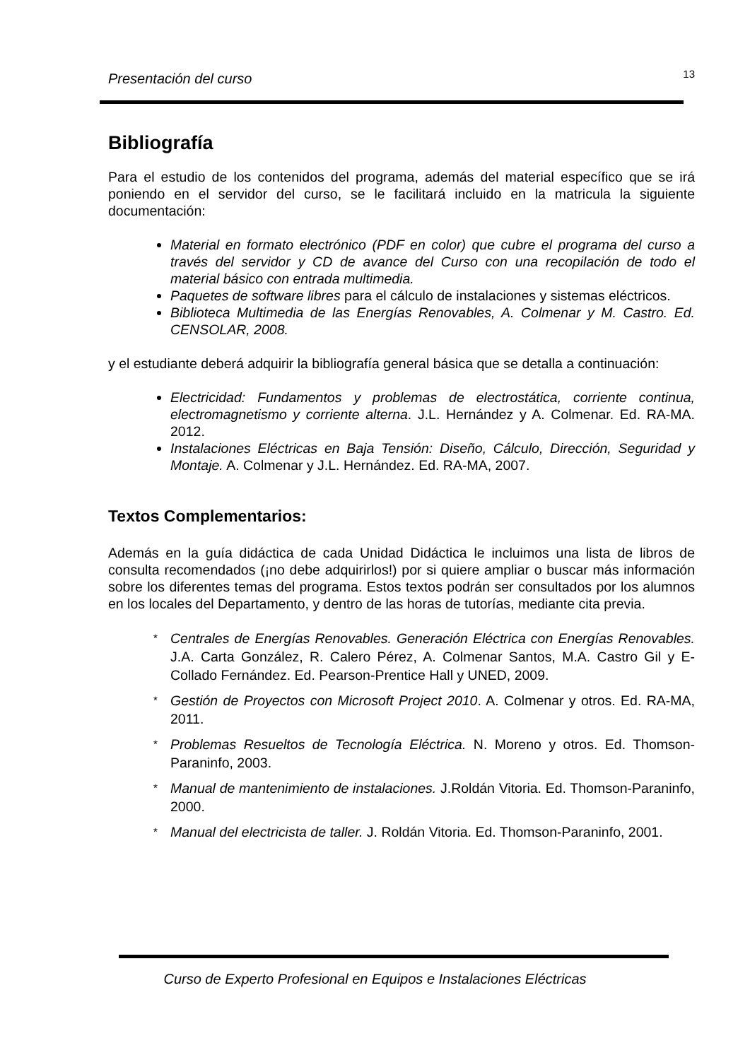Presentación del curso 13
Bibliografía
Para el estudio de los contenidos del programa, además del material específico que se irá poniendo en el servidor del curso, se le facilitará incluido en la matricula la siguiente documentación:
Material en formato electrónico (PDF en color) que cubre el programa del curso a través del servidor y CD de avance del Curso con una recopilación de todo el material básico con entrada multimedia.
Paquetes de software libres para el cálculo de instalaciones y sistemas eléctricos.
Biblioteca Multimedia de las Energías Renovables, A. Colmenar y M. Castro. Ed. CENSOLAR, 2008.
y el estudiante deberá adquirir la bibliografía general básica que se detalla a continuación:
Electricidad: Fundamentos y problemas de electrostática, corriente continua, electromagnetismo y corriente alterna. J.L. Hernández y A. Colmenar. Ed. RA-MA. 2012.
Instalaciones Eléctricas en Baja Tensión: Diseño, Cálculo, Dirección, Seguridad y Montaje. A. Colmenar y J.L. Hernández. Ed. RA-MA, 2007.
Textos Complementarios:
Además en la guía didáctica de cada Unidad Didáctica le incluimos una lista de libros de consulta recomendados (¡no debe adquirirlos!) por si quiere ampliar o buscar más información sobre los diferentes temas del programa. Estos textos podrán ser consultados por los alumnos en los locales del Departamento, y dentro de las horas de tutorías, mediante cita previa.
* Centrales de Energías Renovables. Generación Eléctrica con Energías Renovables. J.A. Carta González, R. Calero Pérez, A. Colmenar Santos, M.A. Castro Gil y E- Collado Fernández. Ed. Pearson-Prentice Hall y UNED, 2009.
* Gestión de Proyectos con Microsoft Project 2010. A. Colmenar y otros. Ed. RA-MA, 2011.
* Problemas Resueltos de Tecnología Eléctrica. N. Moreno y otros. Ed. Thomson-Paraninfo, 2003.
* Manual de mantenimiento de instalaciones. J.Roldán Vitoria. Ed. Thomson-Paraninfo, 2000.
* Manual del electricista de taller. J. Roldán Vitoria. Ed. Thomson-Paraninfo, 2001.
Curso de Experto Profesional en Equipos e Instalaciones Eléctricas